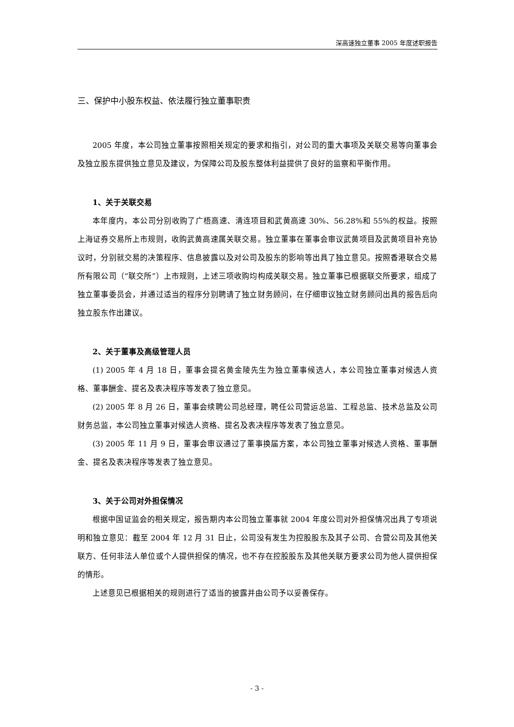深高速独立董事 2005 年度述职报告
三、保护中小股东权益、依法履行独立董事职责
2005 年度，本公司独立董事按照相关规定的要求和指引，对公司的重大事项及关联交易等向董事会及独立股东提供独立意见及建议，为保障公司及股东整体利益提供了良好的监察和平衡作用。
1、关于关联交易
本年度内，本公司分别收购了广梧高速、清连项目和武黄高速 30%、56.28%和 55%的权益。按照上海证券交易所上市规则，收购武黄高速属关联交易。独立董事在董事会审议武黄项目及武黄项目补充协议时，分别就交易的决策程序、信息披露以及对公司及股东的影响等出具了独立意见。按照香港联合交易所有限公司（“联交所”）上市规则，上述三项收购均构成关联交易。独立董事已根据联交所要求，组成了独立董事委员会，并通过适当的程序分别聘请了独立财务顾问，在仔细审议独立财务顾问出具的报告后向独立股东作出建议。
2、关于董事及高级管理人员
(1) 2005 年 4 月 18 日，董事会提名黄金陵先生为独立董事候选人，本公司独立董事对候选人资格、董事酬金、提名及表决程序等发表了独立意见。
(2) 2005 年 8 月 26 日，董事会续聘公司总经理，聘任公司营运总监、工程总监、技术总监及公司财务总监，本公司独立董事对候选人资格、提名及表决程序等发表了独立意见。
(3) 2005 年 11 月 9 日，董事会审议通过了董事换届方案，本公司独立董事对候选人资格、董事酬金、提名及表决程序等发表了独立意见。
3、关于公司对外担保情况
根据中国证监会的相关规定，报告期内本公司独立董事就 2004 年度公司对外担保情况出具了专项说明和独立意见：截至 2004 年 12 月 31 日止，公司没有发生为控股股东及其子公司、合营公司及其他关联方、任何非法人单位或个人提供担保的情况，也不存在控股股东及其他关联方要求公司为他人提供担保的情形。
上述意见已根据相关的规则进行了适当的披露并由公司予以妥善保存。
- 3 -